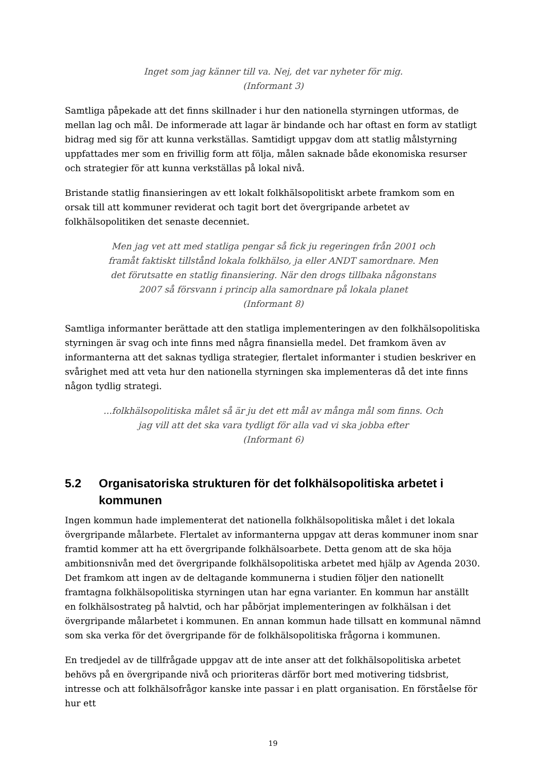Inget som jag känner till va. Nej, det var nyheter för mig.
(Informant 3)
Samtliga påpekade att det finns skillnader i hur den nationella styrningen utformas, de mellan lag och mål. De informerade att lagar är bindande och har oftast en form av statligt bidrag med sig för att kunna verkställas. Samtidigt uppgav dom att statlig målstyrning uppfattades mer som en frivillig form att följa, målen saknade både ekonomiska resurser och strategier för att kunna verkställas på lokal nivå.
Bristande statlig finansieringen av ett lokalt folkhälsopolitiskt arbete framkom som en orsak till att kommuner reviderat och tagit bort det övergripande arbetet av folkhälsopolitiken det senaste decenniet.
Men jag vet att med statliga pengar så fick ju regeringen från 2001 och framåt faktiskt tillstånd lokala folkhälso, ja eller ANDT samordnare. Men det förutsatte en statlig finansiering. När den drogs tillbaka någonstans 2007 så försvann i princip alla samordnare på lokala planet
(Informant 8)
Samtliga informanter berättade att den statliga implementeringen av den folkhälsopolitiska styrningen är svag och inte finns med några finansiella medel. Det framkom även av informanterna att det saknas tydliga strategier, flertalet informanter i studien beskriver en svårighet med att veta hur den nationella styrningen ska implementeras då det inte finns någon tydlig strategi.
...folkhälsopolitiska målet så är ju det ett mål av många mål som finns. Och jag vill att det ska vara tydligt för alla vad vi ska jobba efter
(Informant 6)
5.2 Organisatoriska strukturen för det folkhälsopolitiska arbetet i kommunen
Ingen kommun hade implementerat det nationella folkhälsopolitiska målet i det lokala övergripande målarbete. Flertalet av informanterna uppgav att deras kommuner inom snar framtid kommer att ha ett övergripande folkhälsoarbete. Detta genom att de ska höja ambitionsnivån med det övergripande folkhälsopolitiska arbetet med hjälp av Agenda 2030. Det framkom att ingen av de deltagande kommunerna i studien följer den nationellt framtagna folkhälsopolitiska styrningen utan har egna varianter. En kommun har anställt en folkhälsostrateg på halvtid, och har påbörjat implementeringen av folkhälsan i det övergripande målarbetet i kommunen. En annan kommun hade tillsatt en kommunal nämnd som ska verka för det övergripande för de folkhälsopolitiska frågorna i kommunen.
En tredjedel av de tillfrågade uppgav att de inte anser att det folkhälsopolitiska arbetet behövs på en övergripande nivå och prioriteras därför bort med motivering tidsbrist, intresse och att folkhälsofrågor kanske inte passar i en platt organisation. En förståelse för hur ett
19